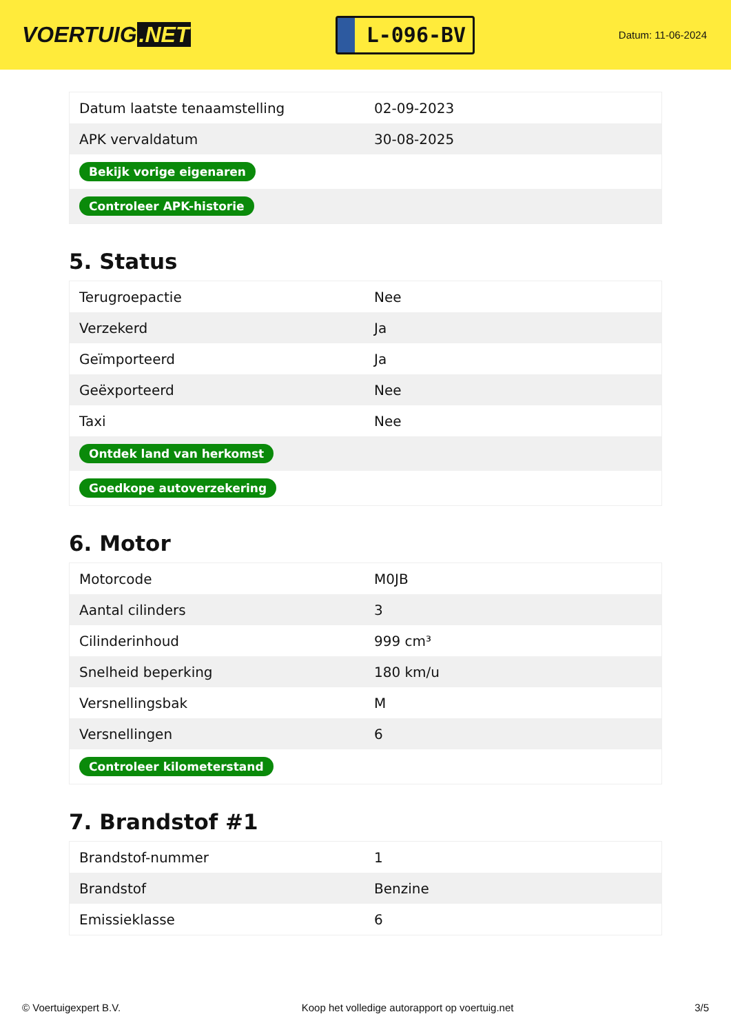VOERTUIG.NET
L-096-BV
Datum: 11-06-2024
| Datum laatste tenaamstelling | 02-09-2023 |
| APK vervaldatum | 30-08-2025 |
| Bekijk vorige eigenaren | |
| Controleer APK-historie | |
5. Status
| Terugroepactie | Nee |
| Verzekerd | Ja |
| Geïmporteerd | Ja |
| Geëxporteerd | Nee |
| Taxi | Nee |
| Ontdek land van herkomst | |
| Goedkope autoverzekering | |
6. Motor
| Motorcode | M0JB |
| Aantal cilinders | 3 |
| Cilinderinhoud | 999 cm³ |
| Snelheid beperking | 180 km/u |
| Versnellingsbak | M |
| Versnellingen | 6 |
| Controleer kilometerstand | |
7. Brandstof #1
| Brandstof-nummer | 1 |
| Brandstof | Benzine |
| Emissieklasse | 6 |
© Voertuigexpert B.V. Koop het volledige autorapport op voertuig.net 3/5